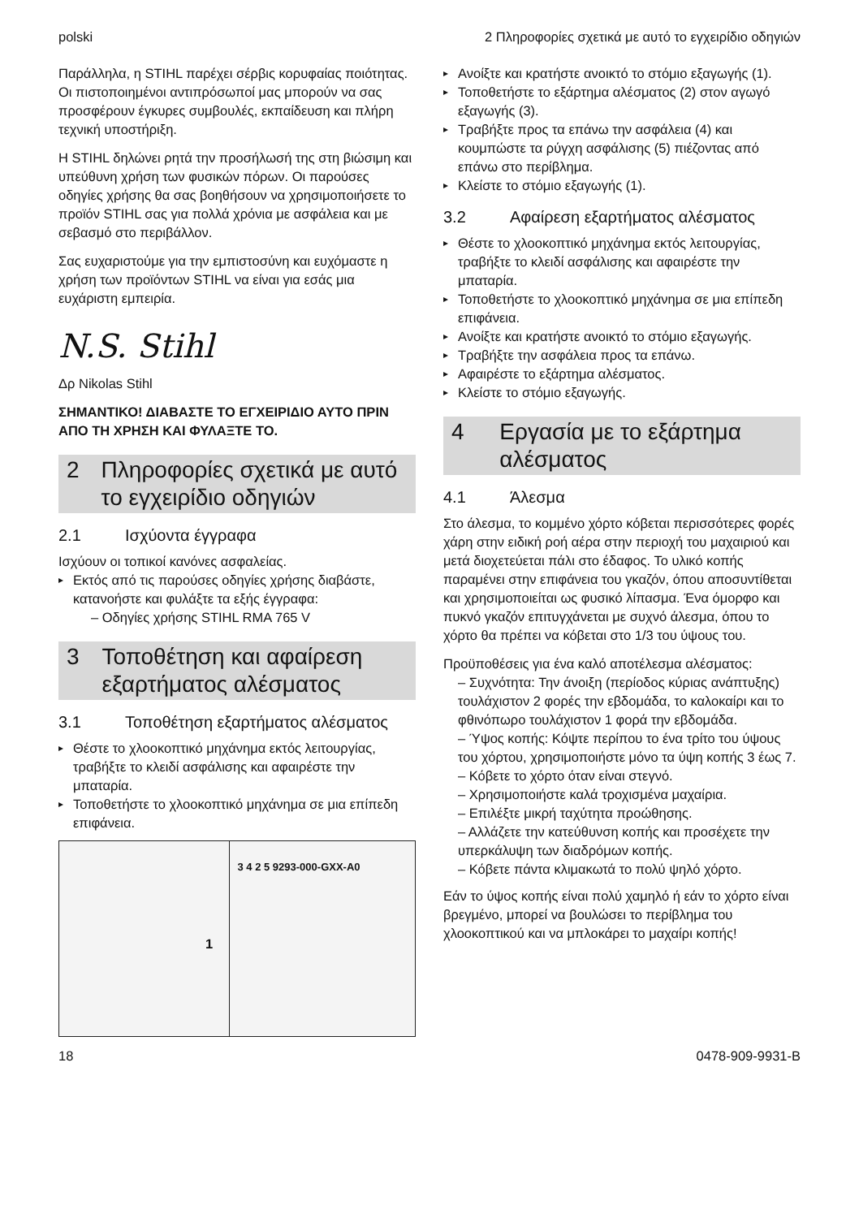polski 2 Πληροφορίες σχετικά με αυτό το εγχειρίδιο οδηγιών
Παράλληλα, η STIHL παρέχει σέρβις κορυφαίας ποιότητας. Οι πιστοποιημένοι αντιπρόσωποί μας μπορούν να σας προσφέρουν έγκυρες συμβουλές, εκπαίδευση και πλήρη τεχνική υποστήριξη.
Η STIHL δηλώνει ρητά την προσήλωσή της στη βιώσιμη και υπεύθυνη χρήση των φυσικών πόρων. Οι παρούσες οδηγίες χρήσης θα σας βοηθήσουν να χρησιμοποιήσετε το προϊόν STIHL σας για πολλά χρόνια με ασφάλεια και με σεβασμό στο περιβάλλον.
Σας ευχαριστούμε για την εμπιστοσύνη και ευχόμαστε η χρήση των προϊόντων STIHL να είναι για εσάς μια ευχάριστη εμπειρία.
N.S. Stihl
Δρ Nikolas Stihl
ΣΗΜΑΝΤΙΚΟ! ΔΙΑΒΑΣΤΕ ΤΟ ΕΓΧΕΙΡΙΔΙΟ ΑΥΤΟ ΠΡΙΝ ΑΠΟ ΤΗ ΧΡΗΣΗ ΚΑΙ ΦΥΛΑΞΤΕ ΤΟ.
2 Πληροφορίες σχετικά με αυτό το εγχειρίδιο οδηγιών
2.1 Ισχύοντα έγγραφα
Ισχύουν οι τοπικοί κανόνες ασφαλείας.
Εκτός από τις παρούσες οδηγίες χρήσης διαβάστε, κατανοήστε και φυλάξτε τα εξής έγγραφα:
– Οδηγίες χρήσης STIHL RMA 765 V
3 Τοποθέτηση και αφαίρεση εξαρτήματος αλέσματος
3.1 Τοποθέτηση εξαρτήματος αλέσματος
Θέστε το χλοοκοπτικό μηχάνημα εκτός λειτουργίας, τραβήξτε το κλειδί ασφάλισης και αφαιρέστε την μπαταρία.
Τοποθετήστε το χλοοκοπτικό μηχάνημα σε μια επίπεδη επιφάνεια.
1
3 4 2 5 9293-000-GXX-A0
Ανοίξτε και κρατήστε ανοικτό το στόμιο εξαγωγής (1).
Τοποθετήστε το εξάρτημα αλέσματος (2) στον αγωγό εξαγωγής (3).
Τραβήξτε προς τα επάνω την ασφάλεια (4) και κουμπώστε τα ρύγχη ασφάλισης (5) πιέζοντας από επάνω στο περίβλημα.
Κλείστε το στόμιο εξαγωγής (1).
3.2 Αφαίρεση εξαρτήματος αλέσματος
Θέστε το χλοοκοπτικό μηχάνημα εκτός λειτουργίας, τραβήξτε το κλειδί ασφάλισης και αφαιρέστε την μπαταρία.
Τοποθετήστε το χλοοκοπτικό μηχάνημα σε μια επίπεδη επιφάνεια.
Ανοίξτε και κρατήστε ανοικτό το στόμιο εξαγωγής.
Τραβήξτε την ασφάλεια προς τα επάνω.
Αφαιρέστε το εξάρτημα αλέσματος.
Κλείστε το στόμιο εξαγωγής.
4 Εργασία με το εξάρτημα αλέσματος
4.1 Άλεσμα
Στο άλεσμα, το κομμένο χόρτο κόβεται περισσότερες φορές χάρη στην ειδική ροή αέρα στην περιοχή του μαχαιριού και μετά διοχετεύεται πάλι στο έδαφος. Το υλικό κοπής παραμένει στην επιφάνεια του γκαζόν, όπου αποσυντίθεται και χρησιμοποιείται ως φυσικό λίπασμα. Ένα όμορφο και πυκνό γκαζόν επιτυγχάνεται με συχνό άλεσμα, όπου το χόρτο θα πρέπει να κόβεται στο 1/3 του ύψους του.
Προϋποθέσεις για ένα καλό αποτέλεσμα αλέσματος:
– Συχνότητα: Την άνοιξη (περίοδος κύριας ανάπτυξης) τουλάχιστον 2 φορές την εβδομάδα, το καλοκαίρι και το φθινόπωρο τουλάχιστον 1 φορά την εβδομάδα.
– Ύψος κοπής: Κόψτε περίπου το ένα τρίτο του ύψους του χόρτου, χρησιμοποιήστε μόνο τα ύψη κοπής 3 έως 7.
– Κόβετε το χόρτο όταν είναι στεγνό.
– Χρησιμοποιήστε καλά τροχισμένα μαχαίρια.
– Επιλέξτε μικρή ταχύτητα προώθησης.
– Αλλάζετε την κατεύθυνση κοπής και προσέχετε την υπερκάλυψη των διαδρόμων κοπής.
– Κόβετε πάντα κλιμακωτά το πολύ ψηλό χόρτο.
Εάν το ύψος κοπής είναι πολύ χαμηλό ή εάν το χόρτο είναι βρεγμένο, μπορεί να βουλώσει το περίβλημα του χλοοκοπτικού και να μπλοκάρει το μαχαίρι κοπής!
18 0478-909-9931-B